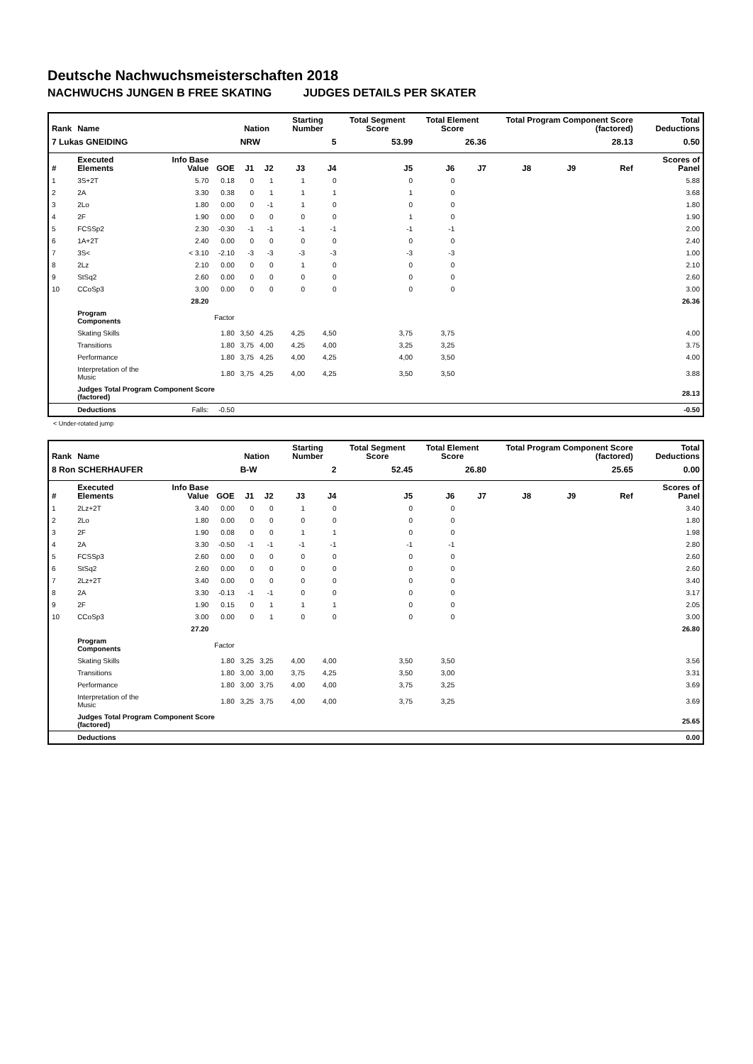Deutsche Nachwuchsmeisterschaften 2018
NACHWUCHS JUNGEN B FREE SKATING JUDGES DETAILS PER SKATER
| Rank | Name | | | Nation | | Starting Number | | Total Segment Score | Total Element Score | | Total Program Component Score (factored) | | | Total Deductions |
| --- | --- | --- | --- | --- | --- | --- | --- | --- | --- | --- | --- | --- | --- | --- |
| 7 Lukas GNEIDING | | | | NRW | | 5 | | 53.99 | 26.36 | | 28.13 | | | 0.50 |
| # | Executed Elements | Info Base Value | GOE | J1 | J2 | J3 | J4 | J5 | J6 | J7 | J8 | J9 | Ref | Scores of Panel |
| 1 | 3S+2T | 5.70 | 0.18 | 0 | 1 | 1 | 0 | 0 | 0 | | | | | 5.88 |
| 2 | 2A | 3.30 | 0.38 | 0 | 1 | 1 | 1 | 1 | 0 | | | | | 3.68 |
| 3 | 2Lo | 1.80 | 0.00 | 0 | -1 | 1 | 0 | 0 | 0 | | | | | 1.80 |
| 4 | 2F | 1.90 | 0.00 | 0 | 0 | 0 | 0 | 1 | 0 | | | | | 1.90 |
| 5 | FCSSp2 | 2.30 | -0.30 | -1 | -1 | -1 | -1 | -1 | -1 | | | | | 2.00 |
| 6 | 1A+2T | 2.40 | 0.00 | 0 | 0 | 0 | 0 | 0 | 0 | | | | | 2.40 |
| 7 | 3S< | < 3.10 | -2.10 | -3 | -3 | -3 | -3 | -3 | -3 | | | | | 1.00 |
| 8 | 2Lz | 2.10 | 0.00 | 0 | 0 | 1 | 0 | 0 | 0 | | | | | 2.10 |
| 9 | StSq2 | 2.60 | 0.00 | 0 | 0 | 0 | 0 | 0 | 0 | | | | | 2.60 |
| 10 | CCoSp3 | 3.00 | 0.00 | 0 | 0 | 0 | 0 | 0 | 0 | | | | | 3.00 |
| | | 28.20 | | | | | | | | | | | | 26.36 |
| | Program Components | | Factor | | | | | | | | | | | |
| | Skating Skills | | 1.80 | 3,50 | 4,25 | 4,25 | 4,50 | 3,75 | 3,75 | | | | | 4.00 |
| | Transitions | | 1.80 | 3,75 | 4,00 | 4,25 | 4,00 | 3,25 | 3,25 | | | | | 3.75 |
| | Performance | | 1.80 | 3,75 | 4,25 | 4,00 | 4,25 | 4,00 | 3,50 | | | | | 4.00 |
| | Interpretation of the Music | | 1.80 | 3,75 | 4,25 | 4,00 | 4,25 | 3,50 | 3,50 | | | | | 3.88 |
| | Judges Total Program Component Score (factored) | | | | | | | | | | | | | 28.13 |
| | Deductions | Falls: | -0.50 | | | | | | | | | | | -0.50 |
< Under-rotated jump
| Rank | Name | | | Nation | | Starting Number | | Total Segment Score | Total Element Score | | Total Program Component Score (factored) | | | Total Deductions |
| --- | --- | --- | --- | --- | --- | --- | --- | --- | --- | --- | --- | --- | --- | --- |
| 8 Ron SCHERHAUFER | | | | B-W | | 2 | | 52.45 | 26.80 | | 25.65 | | | 0.00 |
| # | Executed Elements | Info Base Value | GOE | J1 | J2 | J3 | J4 | J5 | J6 | J7 | J8 | J9 | Ref | Scores of Panel |
| 1 | 2Lz+2T | 3.40 | 0.00 | 0 | 0 | 1 | 0 | 0 | 0 | | | | | 3.40 |
| 2 | 2Lo | 1.80 | 0.00 | 0 | 0 | 0 | 0 | 0 | 0 | | | | | 1.80 |
| 3 | 2F | 1.90 | 0.08 | 0 | 0 | 1 | 1 | 0 | 0 | | | | | 1.98 |
| 4 | 2A | 3.30 | -0.50 | -1 | -1 | -1 | -1 | -1 | -1 | | | | | 2.80 |
| 5 | FCSSp3 | 2.60 | 0.00 | 0 | 0 | 0 | 0 | 0 | 0 | | | | | 2.60 |
| 6 | StSq2 | 2.60 | 0.00 | 0 | 0 | 0 | 0 | 0 | 0 | | | | | 2.60 |
| 7 | 2Lz+2T | 3.40 | 0.00 | 0 | 0 | 0 | 0 | 0 | 0 | | | | | 3.40 |
| 8 | 2A | 3.30 | -0.13 | -1 | -1 | 0 | 0 | 0 | 0 | | | | | 3.17 |
| 9 | 2F | 1.90 | 0.15 | 0 | 1 | 1 | 1 | 0 | 0 | | | | | 2.05 |
| 10 | CCoSp3 | 3.00 | 0.00 | 0 | 1 | 0 | 0 | 0 | 0 | | | | | 3.00 |
| | | 27.20 | | | | | | | | | | | | 26.80 |
| | Program Components | | Factor | | | | | | | | | | | |
| | Skating Skills | | 1.80 | 3,25 | 3,25 | 4,00 | 4,00 | 3,50 | 3,50 | | | | | 3.56 |
| | Transitions | | 1.80 | 3,00 | 3,00 | 3,75 | 4,25 | 3,50 | 3,00 | | | | | 3.31 |
| | Performance | | 1.80 | 3,00 | 3,75 | 4,00 | 4,00 | 3,75 | 3,25 | | | | | 3.69 |
| | Interpretation of the Music | | 1.80 | 3,25 | 3,75 | 4,00 | 4,00 | 3,75 | 3,25 | | | | | 3.69 |
| | Judges Total Program Component Score (factored) | | | | | | | | | | | | | 25.65 |
| | Deductions | | | | | | | | | | | | | 0.00 |